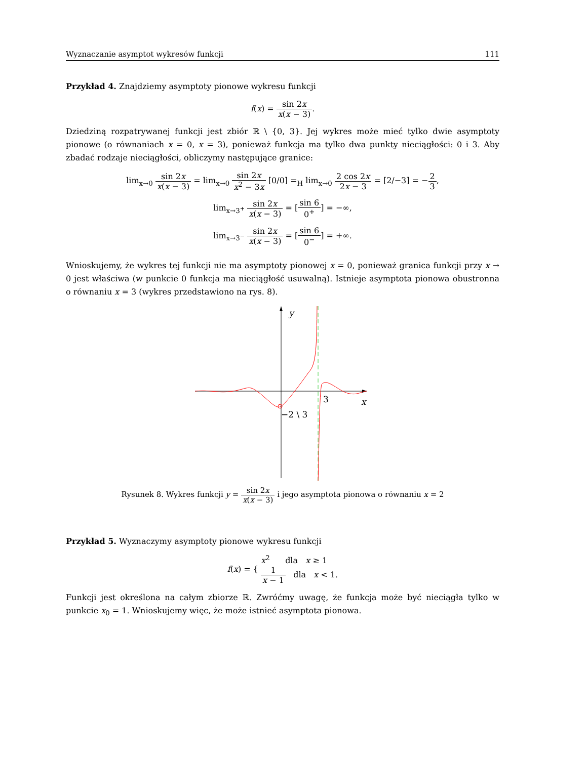Wyznaczanie asymptot wykresów funkcji 111
Przykład 4. Znajdziemy asymptoty pionowe wykresu funkcji
f(x) = sin 2x x(x − 3).
Dziedziną rozpatrywanej funkcji jest zbiór ℝ \ {0, 3}. Jej wykres może mieć tylko dwie asymptoty pionowe (o równaniach x = 0, x = 3), ponieważ funkcja ma tylko dwa punkty nieciągłości: 0 i 3. Aby zbadać rodzaje nieciągłości, obliczymy następujące granice:
lim<sub>x→0</sub> sin 2x x(x − 3) = lim<sub>x→0</sub> sin 2x x<sup>2</sup> − 3x [0/0] =<sub>H</sub> lim<sub>x→0</sub> 2 cos 2x 2x − 3 = [2/−3] = −2 3,
lim<sub>x→3<sup>+</sup></sub> sin 2x x(x − 3) = [sin 6 0<sup>+</sup>] = −∞,
lim<sub>x→3<sup>−</sup></sub> sin 2x x(x − 3) = [sin 6 0<sup>−</sup>] = +∞.
Wnioskujemy, że wykres tej funkcji nie ma asymptoty pionowej x = 0, ponieważ granica funkcji przy x → 0 jest właściwa (w punkcie 0 funkcja ma nieciągłość usuwalną). Istnieje asymptota pionowa obustronna o równaniu x = 3 (wykres przedstawiono na rys. 8).
y
3
x
−2 \ 3
Rysunek 8. Wykres funkcji y = sin 2x x(x − 3) i jego asymptota pionowa o równaniu x = 2
Przykład 5. Wyznaczymy asymptoty pionowe wykresu funkcji
f(x) = { x<sup>2</sup> dla x ≥ 1
1 x − 1 dla x < 1.
Funkcji jest określona na całym zbiorze ℝ. Zwróćmy uwagę, że funkcja może być nieciągła tylko w punkcie x<sub>0</sub> = 1. Wnioskujemy więc, że może istnieć asymptota pionowa.